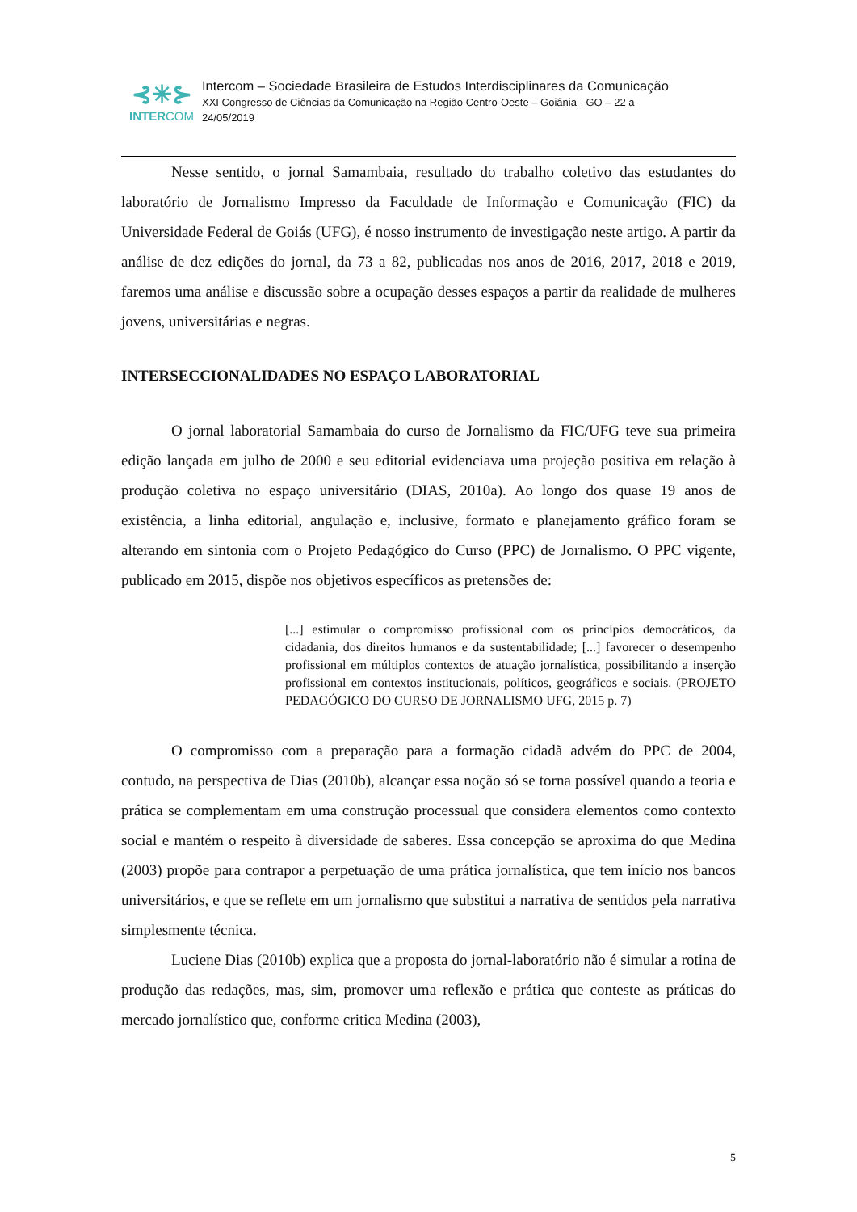⊰✳⊱
INTERCOM
Intercom – Sociedade Brasileira de Estudos Interdisciplinares da Comunicação
XXI Congresso de Ciências da Comunicação na Região Centro-Oeste – Goiânia - GO – 22 a
24/05/2019
Nesse sentido, o jornal Samambaia, resultado do trabalho coletivo das estudantes do laboratório de Jornalismo Impresso da Faculdade de Informação e Comunicação (FIC) da Universidade Federal de Goiás (UFG), é nosso instrumento de investigação neste artigo. A partir da análise de dez edições do jornal, da 73 a 82, publicadas nos anos de 2016, 2017, 2018 e 2019, faremos uma análise e discussão sobre a ocupação desses espaços a partir da realidade de mulheres jovens, universitárias e negras.
INTERSECCIONALIDADES NO ESPAÇO LABORATORIAL
O jornal laboratorial Samambaia do curso de Jornalismo da FIC/UFG teve sua primeira edição lançada em julho de 2000 e seu editorial evidenciava uma projeção positiva em relação à produção coletiva no espaço universitário (DIAS, 2010a). Ao longo dos quase 19 anos de existência, a linha editorial, angulação e, inclusive, formato e planejamento gráfico foram se alterando em sintonia com o Projeto Pedagógico do Curso (PPC) de Jornalismo. O PPC vigente, publicado em 2015, dispõe nos objetivos específicos as pretensões de:
[...] estimular o compromisso profissional com os princípios democráticos, da cidadania, dos direitos humanos e da sustentabilidade; [...] favorecer o desempenho profissional em múltiplos contextos de atuação jornalística, possibilitando a inserção profissional em contextos institucionais, políticos, geográficos e sociais. (PROJETO PEDAGÓGICO DO CURSO DE JORNALISMO UFG, 2015 p. 7)
O compromisso com a preparação para a formação cidadã advém do PPC de 2004, contudo, na perspectiva de Dias (2010b), alcançar essa noção só se torna possível quando a teoria e prática se complementam em uma construção processual que considera elementos como contexto social e mantém o respeito à diversidade de saberes. Essa concepção se aproxima do que Medina (2003) propõe para contrapor a perpetuação de uma prática jornalística, que tem início nos bancos universitários, e que se reflete em um jornalismo que substitui a narrativa de sentidos pela narrativa simplesmente técnica.
Luciene Dias (2010b) explica que a proposta do jornal-laboratório não é simular a rotina de produção das redações, mas, sim, promover uma reflexão e prática que conteste as práticas do mercado jornalístico que, conforme critica Medina (2003),
5